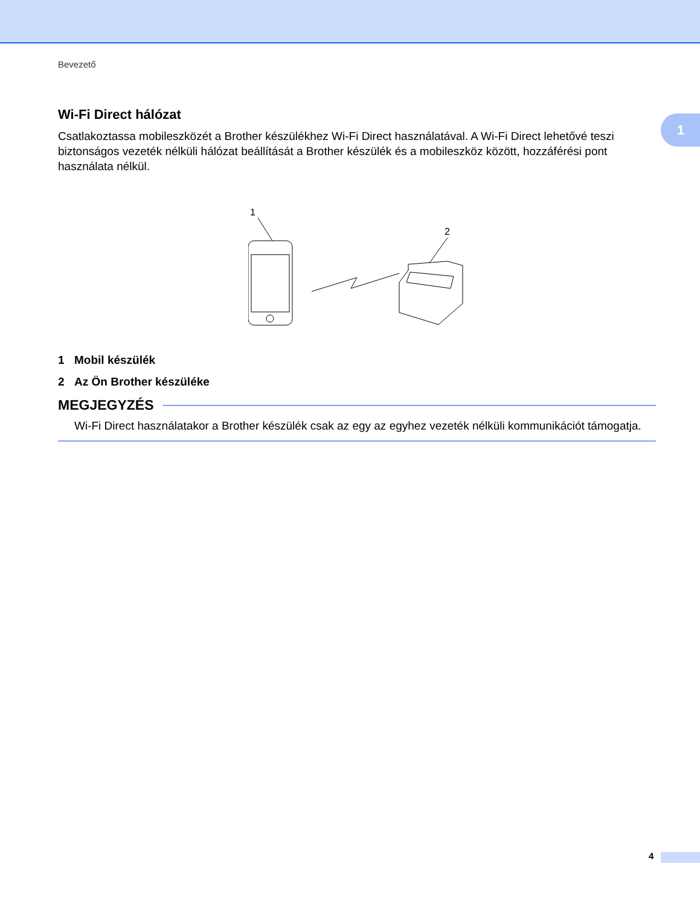1
Bevezető
Wi-Fi Direct hálózat
Csatlakoztassa mobileszközét a Brother készülékhez Wi-Fi Direct használatával. A Wi-Fi Direct lehetővé teszi biztonságos vezeték nélküli hálózat beállítását a Brother készülék és a mobileszköz között, hozzáférési pont használata nélkül.
1
2
1 Mobil készülék
2 Az Ön Brother készüléke
MEGJEGYZÉS
Wi-Fi Direct használatakor a Brother készülék csak az egy az egyhez vezeték nélküli kommunikációt támogatja.
4